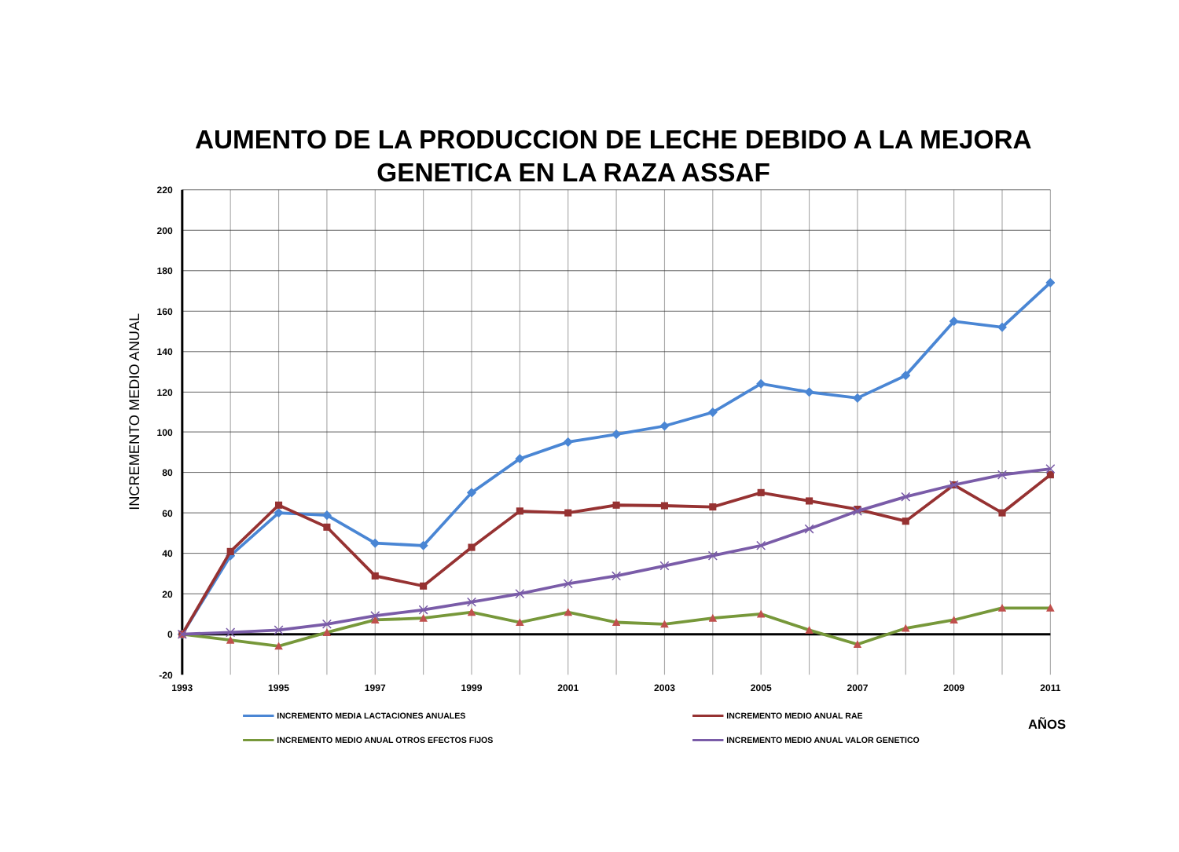AUMENTO DE LA PRODUCCION DE LECHE DEBIDO A LA MEJORA
GENETICA EN LA RAZA ASSAF
220
200
180
160
140
120
100
80
60
40
20
0
-20
1993
1995
1997
1999
2001
2003
2005
2007
2009
2011
INCREMENTO MEDIO ANUAL
INCREMENTO MEDIA LACTACIONES ANUALES
INCREMENTO MEDIO ANUAL RAE
AÑOS
INCREMENTO MEDIO ANUAL OTROS EFECTOS FIJOS
INCREMENTO MEDIO ANUAL VALOR GENETICO